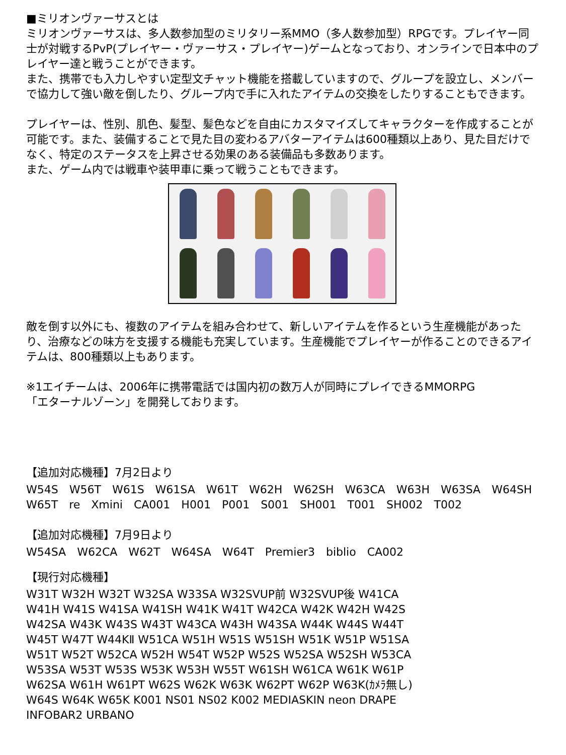■ミリオンヴァーサスとは
ミリオンヴァーサスは、多人数参加型のミリタリー系MMO（多人数参加型）RPGです。プレイヤー同士が対戦するPvP(プレイヤー・ヴァーサス・プレイヤー)ゲームとなっており、オンラインで日本中のプレイヤー達と戦うことができます。
また、携帯でも入力しやすい定型文チャット機能を搭載していますので、グループを設立し、メンバーで協力して強い敵を倒したり、グループ内で手に入れたアイテムの交換をしたりすることもできます。
プレイヤーは、性別、肌色、髪型、髪色などを自由にカスタマイズしてキャラクターを作成することが可能です。また、装備することで見た目の変わるアバターアイテムは600種類以上あり、見た目だけでなく、特定のステータスを上昇させる効果のある装備品も多数あります。
また、ゲーム内では戦車や装甲車に乗って戦うこともできます。
敵を倒す以外にも、複数のアイテムを組み合わせて、新しいアイテムを作るという生産機能があったり、治療などの味方を支援する機能も充実しています。生産機能でプレイヤーが作ることのできるアイテムは、800種類以上もあります。
※1エイチームは、2006年に携帯電話では国内初の数万人が同時にプレイできるMMORPG
「エターナルゾーン」を開発しております。
【追加対応機種】7月2日より
W54S　W56T　W61S　W61SA　W61T　W62H　W62SH　W63CA　W63H　W63SA　W64SH
W65T　re　Xmini　CA001　H001　P001　S001　SH001　T001　SH002　T002
【追加対応機種】7月9日より
W54SA　W62CA　W62T　W64SA　W64T　Premier3　biblio　CA002
【現行対応機種】
W31T W32H W32T W32SA W33SA W32SVUP前 W32SVUP後 W41CA
W41H W41S W41SA W41SH W41K W41T W42CA W42K W42H W42S
W42SA W43K W43S W43T W43CA W43H W43SA W44K W44S W44T
W45T W47T W44KⅡ W51CA W51H W51S W51SH W51K W51P W51SA
W51T W52T W52CA W52H W54T W52P W52S W52SA W52SH W53CA
W53SA W53T W53S W53K W53H W55T W61SH W61CA W61K W61P
W62SA W61H W61PT W62S W62K W63K W62PT W62P W63K(ｶﾒﾗ無し)
W64S W64K W65K K001 NS01 NS02 K002 MEDIASKIN neon DRAPE
INFOBAR2 URBANO